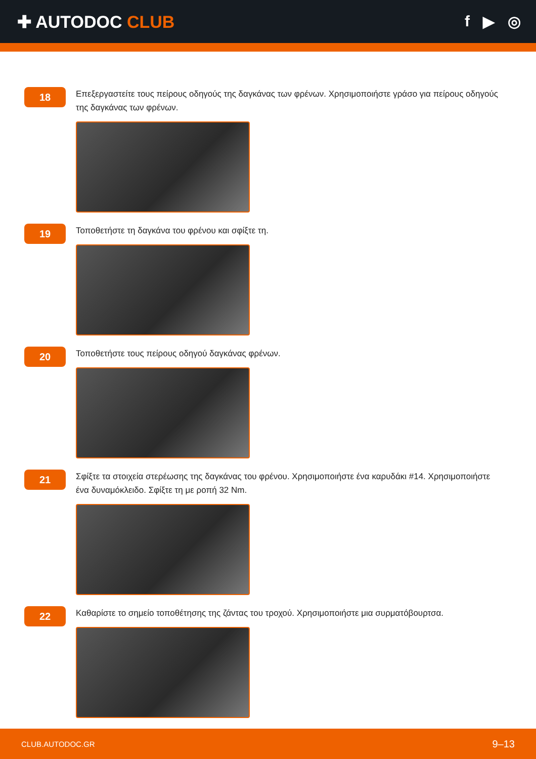✚ AUTODOC CLUB f ▶ ◎
18
Επεξεργαστείτε τους πείρους οδηγούς της δαγκάνας των φρένων. Χρησιμοποιήστε γράσο για πείρους οδηγούς της δαγκάνας των φρένων.
19
Τοποθετήστε τη δαγκάνα του φρένου και σφίξτε τη.
20
Τοποθετήστε τους πείρους οδηγού δαγκάνας φρένων.
21
Σφίξτε τα στοιχεία στερέωσης της δαγκάνας του φρένου. Χρησιμοποιήστε ένα καρυδάκι #14. Χρησιμοποιήστε ένα δυναμόκλειδο. Σφίξτε τη με ροπή 32 Nm.
22
Καθαρίστε το σημείο τοποθέτησης της ζάντας του τροχού. Χρησιμοποιήστε μια συρματόβουρτσα.
CLUB.AUTODOC.GR 9–13